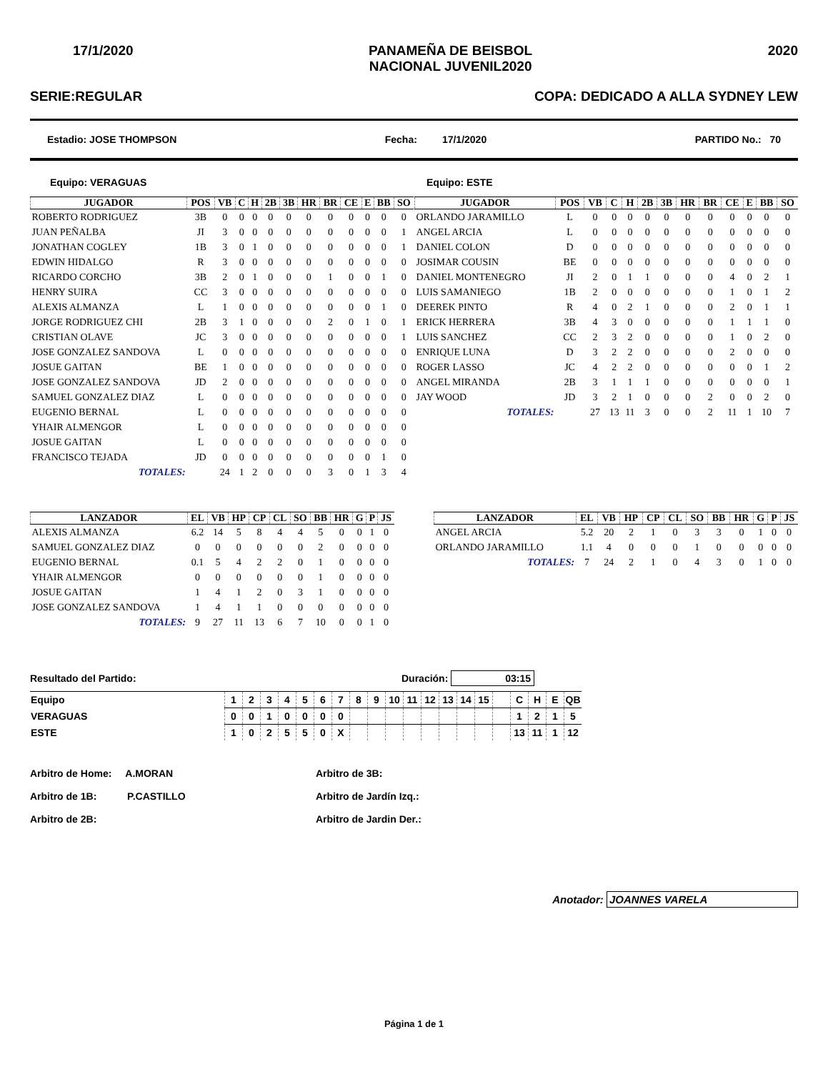17/1/2020 PANAMEÑA DE BEISBOL
NACIONAL JUVENIL2020 2020
SERIE:REGULAR COPA: DEDICADO A ALLA SYDNEY LEW
Estadio: JOSE THOMPSON Fecha: 17/1/2020 PARTIDO No.: 70
Equipo: VERAGUAS Equipo: ESTE
| JUGADOR | POS | VB | C | H | 2B | 3B | HR | BR | CE | E | BB | SO |
| --- | --- | --- | --- | --- | --- | --- | --- | --- | --- | --- | --- | --- |
| ROBERTO RODRIGUEZ | 3B | 0 | 0 | 0 | 0 | 0 | 0 | 0 | 0 | 0 | 0 | 0 |
| JUAN PEÑALBA | JI | 3 | 0 | 0 | 0 | 0 | 0 | 0 | 0 | 0 | 0 | 1 |
| JONATHAN COGLEY | 1B | 3 | 0 | 1 | 0 | 0 | 0 | 0 | 0 | 0 | 0 | 1 |
| EDWIN HIDALGO | R | 3 | 0 | 0 | 0 | 0 | 0 | 0 | 0 | 0 | 0 | 0 |
| RICARDO CORCHO | 3B | 2 | 0 | 1 | 0 | 0 | 0 | 1 | 0 | 0 | 1 | 0 |
| HENRY SUIRA | CC | 3 | 0 | 0 | 0 | 0 | 0 | 0 | 0 | 0 | 0 | 0 |
| ALEXIS ALMANZA | L | 1 | 0 | 0 | 0 | 0 | 0 | 0 | 0 | 0 | 1 | 0 |
| JORGE RODRIGUEZ CHI | 2B | 3 | 1 | 0 | 0 | 0 | 0 | 2 | 0 | 1 | 0 | 1 |
| CRISTIAN OLAVE | JC | 3 | 0 | 0 | 0 | 0 | 0 | 0 | 0 | 0 | 0 | 1 |
| JOSE GONZALEZ SANDOVA | L | 0 | 0 | 0 | 0 | 0 | 0 | 0 | 0 | 0 | 0 | 0 |
| JOSUE GAITAN | BE | 1 | 0 | 0 | 0 | 0 | 0 | 0 | 0 | 0 | 0 | 0 |
| JOSE GONZALEZ SANDOVA | JD | 2 | 0 | 0 | 0 | 0 | 0 | 0 | 0 | 0 | 0 | 0 |
| SAMUEL GONZALEZ DIAZ | L | 0 | 0 | 0 | 0 | 0 | 0 | 0 | 0 | 0 | 0 | 0 |
| EUGENIO BERNAL | L | 0 | 0 | 0 | 0 | 0 | 0 | 0 | 0 | 0 | 0 | 0 |
| YHAIR ALMENGOR | L | 0 | 0 | 0 | 0 | 0 | 0 | 0 | 0 | 0 | 0 | 0 |
| JOSUE GAITAN | L | 0 | 0 | 0 | 0 | 0 | 0 | 0 | 0 | 0 | 0 | 0 |
| FRANCISCO TEJADA | JD | 0 | 0 | 0 | 0 | 0 | 0 | 0 | 0 | 0 | 1 | 0 |
| TOTALES: | | 24 | 1 | 2 | 0 | 0 | 0 | 3 | 0 | 1 | 3 | 4 |
| JUGADOR | POS | VB | C | H | 2B | 3B | HR | BR | CE | E | BB | SO |
| --- | --- | --- | --- | --- | --- | --- | --- | --- | --- | --- | --- | --- |
| ORLANDO JARAMILLO | L | 0 | 0 | 0 | 0 | 0 | 0 | 0 | 0 | 0 | 0 | 0 |
| ANGEL ARCIA | L | 0 | 0 | 0 | 0 | 0 | 0 | 0 | 0 | 0 | 0 | 0 |
| DANIEL COLON | D | 0 | 0 | 0 | 0 | 0 | 0 | 0 | 0 | 0 | 0 | 0 |
| JOSIMAR COUSIN | BE | 0 | 0 | 0 | 0 | 0 | 0 | 0 | 0 | 0 | 0 | 0 |
| DANIEL MONTENEGRO | JI | 2 | 0 | 1 | 1 | 0 | 0 | 0 | 4 | 0 | 2 | 1 |
| LUIS SAMANIEGO | 1B | 2 | 0 | 0 | 0 | 0 | 0 | 0 | 1 | 0 | 1 | 2 |
| DEEREK PINTO | R | 4 | 0 | 2 | 1 | 0 | 0 | 0 | 2 | 0 | 1 | 1 |
| ERICK HERRERA | 3B | 4 | 3 | 0 | 0 | 0 | 0 | 0 | 1 | 1 | 1 | 0 |
| LUIS SANCHEZ | CC | 2 | 3 | 2 | 0 | 0 | 0 | 0 | 1 | 0 | 2 | 0 |
| ENRIQUE LUNA | D | 3 | 2 | 2 | 0 | 0 | 0 | 0 | 2 | 0 | 0 | 0 |
| ROGER LASSO | JC | 4 | 2 | 2 | 0 | 0 | 0 | 0 | 0 | 0 | 1 | 2 |
| ANGEL MIRANDA | 2B | 3 | 1 | 1 | 1 | 0 | 0 | 0 | 0 | 0 | 0 | 1 |
| JAY WOOD | JD | 3 | 2 | 1 | 0 | 0 | 0 | 2 | 0 | 0 | 2 | 0 |
| TOTALES: | | 27 | 13 | 11 | 3 | 0 | 0 | 2 | 11 | 1 | 10 | 7 |
| LANZADOR | EL | VB | HP | CP | CL | SO | BB | HR | G | P | JS |
| --- | --- | --- | --- | --- | --- | --- | --- | --- | --- | --- | --- |
| ALEXIS ALMANZA | 6.2 | 14 | 5 | 8 | 4 | 4 | 5 | 0 | 0 | 1 | 0 |
| SAMUEL GONZALEZ DIAZ | 0 | 0 | 0 | 0 | 0 | 0 | 2 | 0 | 0 | 0 | 0 |
| EUGENIO BERNAL | 0.1 | 5 | 4 | 2 | 2 | 0 | 1 | 0 | 0 | 0 | 0 |
| YHAIR ALMENGOR | 0 | 0 | 0 | 0 | 0 | 0 | 1 | 0 | 0 | 0 | 0 |
| JOSUE GAITAN | 1 | 4 | 1 | 2 | 0 | 3 | 1 | 0 | 0 | 0 | 0 |
| JOSE GONZALEZ SANDOVA | 1 | 4 | 1 | 1 | 0 | 0 | 0 | 0 | 0 | 0 | 0 |
| TOTALES: | 9 | 27 | 11 | 13 | 6 | 7 | 10 | 0 | 0 | 1 | 0 |
| LANZADOR | EL | VB | HP | CP | CL | SO | BB | HR | G | P | JS |
| --- | --- | --- | --- | --- | --- | --- | --- | --- | --- | --- | --- |
| ANGEL ARCIA | 5.2 | 20 | 2 | 1 | 0 | 3 | 3 | 0 | 1 | 0 | 0 |
| ORLANDO JARAMILLO | 1.1 | 4 | 0 | 0 | 0 | 1 | 0 | 0 | 0 | 0 | 0 |
| TOTALES: | 7 | 24 | 2 | 1 | 0 | 4 | 3 | 0 | 1 | 0 | 0 |
Resultado del Partido: Duración: 03:15
| Equipo | 1 | 2 | 3 | 4 | 5 | 6 | 7 | 8 | 9 | 10 | 11 | 12 | 13 | 14 | 15 | | C | H | E | QB |
| VERAGUAS | 0 | 0 | 1 | 0 | 0 | 0 | 0 | | | | | | | | | | 1 | 2 | 1 | 5 |
| ESTE | 1 | 0 | 2 | 5 | 5 | 0 | X | | | | | | | | | | 13 | 11 | 1 | 12 |
Arbitro de Home: A.MORAN
Arbitro de 1B: P.CASTILLO
Arbitro de 2B:
Arbitro de 3B:
Arbitro de Jardín Izq.:
Arbitro de Jardin Der.:
Anotador: JOANNES VARELA
Página 1 de 1